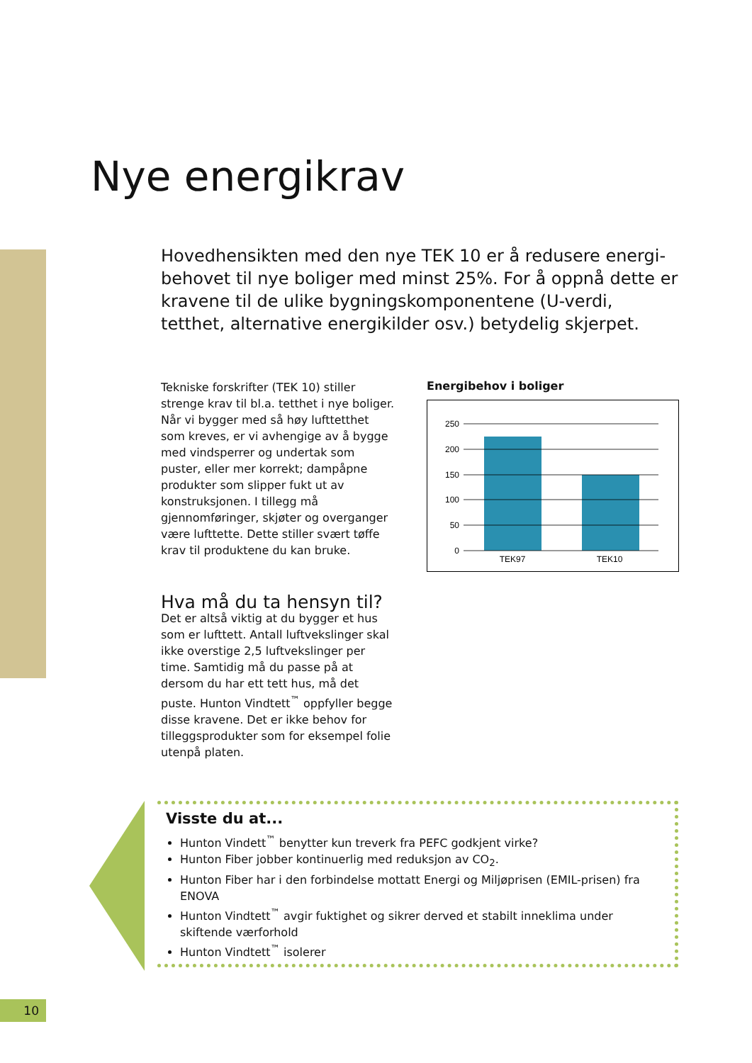Nye energikrav
Hovedhensikten med den nye TEK 10 er å redusere energi-behovet til nye boliger med minst 25%. For å oppnå dette er kravene til de ulike bygningskomponentene (U-verdi, tetthet, alternative energikilder osv.) betydelig skjerpet.
Tekniske forskrifter (TEK 10) stiller strenge krav til bl.a. tetthet i nye boliger. Når vi bygger med så høy lufttetthet som kreves, er vi avhengige av å bygge med vindsperrer og undertak som puster, eller mer korrekt; dampåpne produkter som slipper fukt ut av konstruksjonen. I tillegg må gjennomføringer, skjøter og overganger være lufttette. Dette stiller svært tøffe krav til produktene du kan bruke.
Hva må du ta hensyn til?
Det er altså viktig at du bygger et hus som er lufttett. Antall luftvekslinger skal ikke overstige 2,5 luftvekslinger per time. Samtidig må du passe på at dersom du har ett tett hus, må det puste. Hunton Vindtett<sup>™</sup> oppfyller begge disse kravene. Det er ikke behov for tilleggsprodukter som for eksempel folie utenpå platen.
Energibehov i boliger
250
200
150
100
50
0
TEK97
TEK10
Visste du at...
Hunton Vindett<sup>™</sup> benytter kun treverk fra PEFC godkjent virke?
Hunton Fiber jobber kontinuerlig med reduksjon av CO<sub>2</sub>.
Hunton Fiber har i den forbindelse mottatt Energi og Miljøprisen (EMIL-prisen) fra ENOVA
Hunton Vindtett<sup>™</sup> avgir fuktighet og sikrer derved et stabilt inneklima under skiftende værforhold
Hunton Vindtett<sup>™</sup> isolerer
10